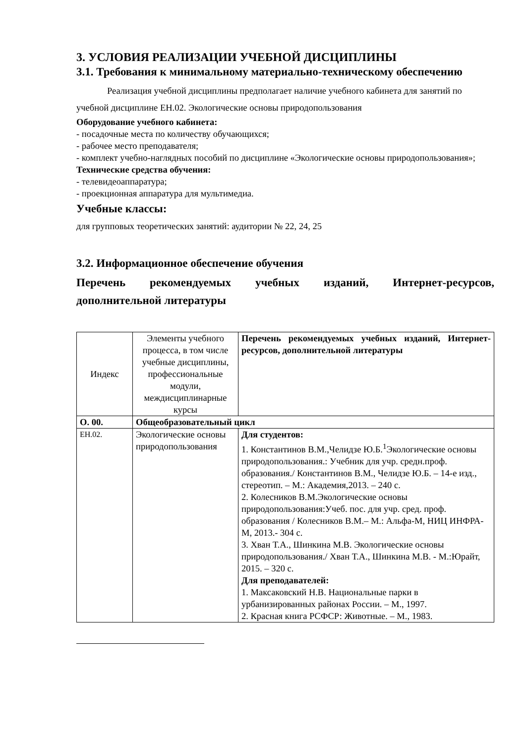3. УСЛОВИЯ РЕАЛИЗАЦИИ УЧЕБНОЙ ДИСЦИПЛИНЫ
3.1. Требования к минимальному материально-техническому обеспечению
Реализация учебной дисциплины предполагает наличие учебного кабинета для занятий по учебной дисциплине ЕН.02. Экологические основы природопользования
Оборудование учебного кабинета:
- посадочные места по количеству обучающихся;
- рабочее место преподавателя;
- комплект учебно-наглядных пособий по дисциплине «Экологические основы природопользования»;
Технические средства обучения:
- телевидеоаппаратура;
- проекционная аппаратура для мультимедиа.
Учебные классы:
для групповых теоретических занятий: аудитории № 22, 24, 25
3.2. Информационное обеспечение обучения
Перечень рекомендуемых учебных изданий, Интернет-ресурсов, дополнительной литературы
| Индекс | Элементы учебного процесса, в том числе учебные дисциплины, профессиональные модули, междисциплинарные курсы | Перечень рекомендуемых учебных изданий, Интернет-ресурсов, дополнительной литературы |
| О. 00. | Общеобразовательный цикл | |
| ЕН.02. | Экологические основы природопользования | Для студентов: 1. Константинов В.М.,Челидзе Ю.Б.<sup>1</sup>Экологические основы природопользования.: Учебник для учр. средн.проф. образования./ Константинов В.М., Челидзе Ю.Б. – 14-е изд., стереотип. – М.: Академия,2013. – 240 с. 2. Колесников В.М.Экологические основы природопользования:Учеб. пос. для учр. сред. проф. образования / Колесников В.М.– М.: Альфа-М, НИЦ ИНФРА-М, 2013.- 304 с. 3. Хван Т.А., Шинкина М.В. Экологические основы природопользования./ Хван Т.А., Шинкина М.В. - М.:Юрайт, 2015. – 320 с. Для преподавателей: 1. Максаковский Н.В. Национальные парки в урбанизированных районах России. – М., 1997. 2. Красная книга РСФСР: Животные. – М., 1983. |